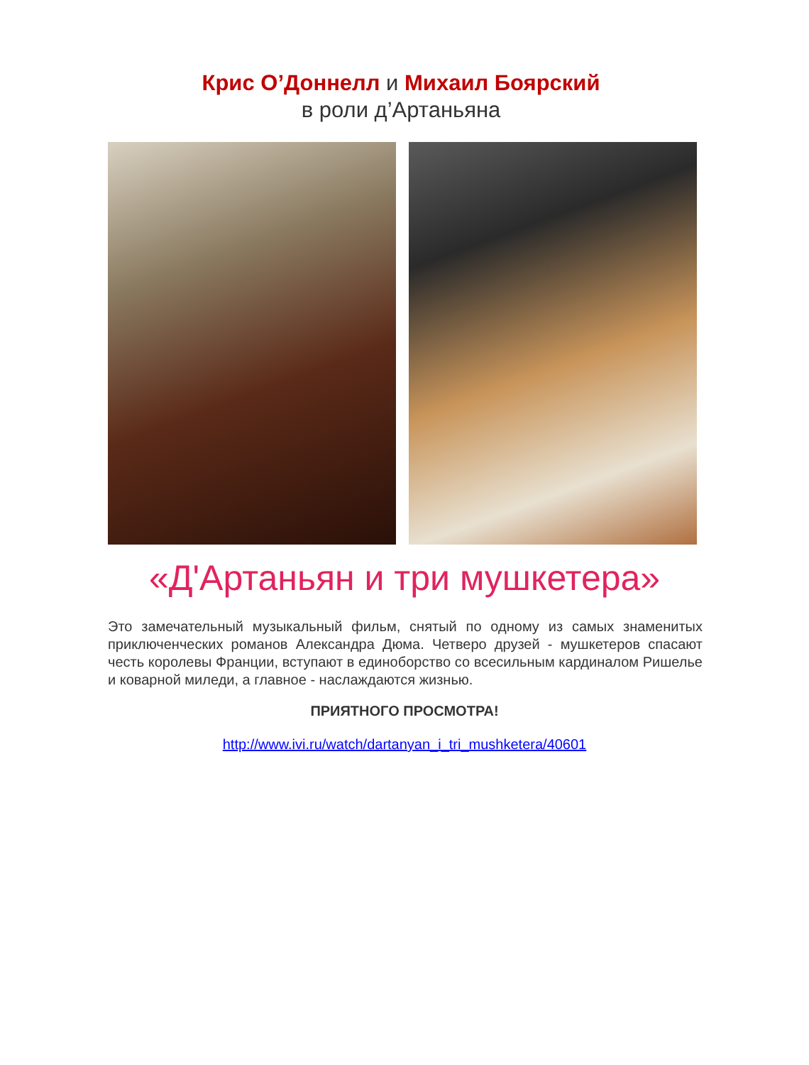Крис О’Доннелл и Михаил Боярский
в роли д’Артаньяна
«Д'Артаньян и три мушкетера»
Это замечательный музыкальный фильм, снятый по одному из самых знаменитых приключенческих романов Александра Дюма. Четверо друзей - мушкетеров спасают честь королевы Франции, вступают в единоборство со всесильным кардиналом Ришелье и коварной миледи, а главное - наслаждаются жизнью.
ПРИЯТНОГО ПРОСМОТРА!
http://www.ivi.ru/watch/dartanyan_i_tri_mushketera/40601